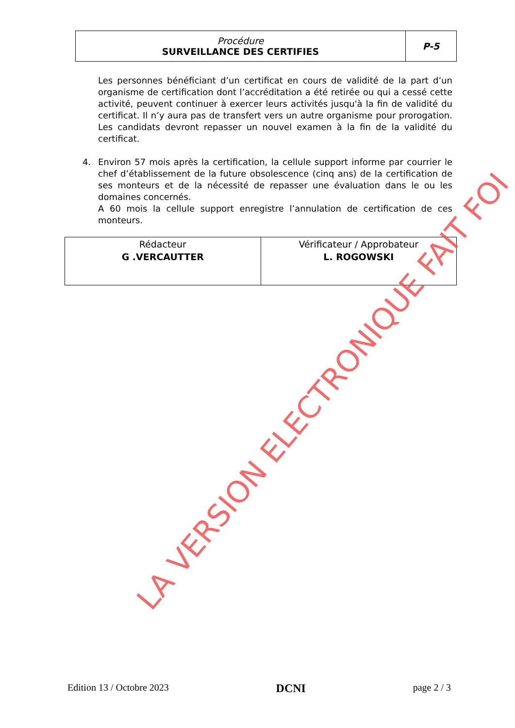| Procédure SURVEILLANCE DES CERTIFIES | P-5 |
Les personnes bénéficiant d’un certificat en cours de validité de la part d’un organisme de certification dont l’accréditation a été retirée ou qui a cessé cette activité, peuvent continuer à exercer leurs activités jusqu'à la fin de validité du certificat. Il n’y aura pas de transfert vers un autre organisme pour prorogation. Les candidats devront repasser un nouvel examen à la fin de la validité du certificat.
4. Environ 57 mois après la certification, la cellule support informe par courrier le chef d’établissement de la future obsolescence (cinq ans) de la certification de ses monteurs et de la nécessité de repasser une évaluation dans le ou les domaines concernés.
A 60 mois la cellule support enregistre l’annulation de certification de ces monteurs.
| Rédacteur G .VERCAUTTER | Vérificateur / Approbateur L. ROGOWSKI |
LA VERSION ELECTRONIQUE FAIT FOI
Edition 13 / Octobre 2023 DCNI page 2 / 3